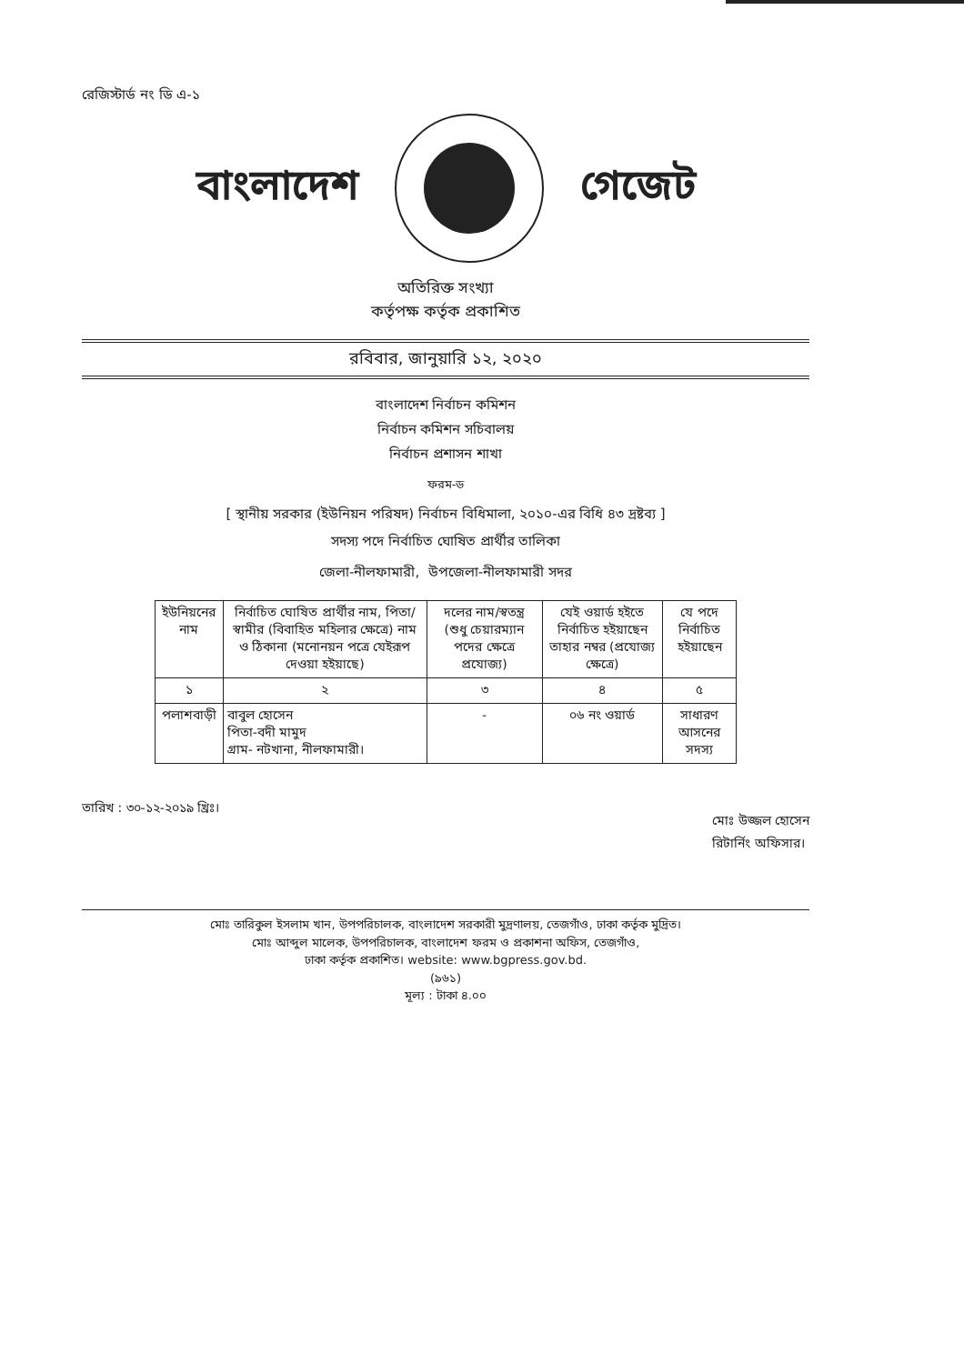রেজিস্টার্ড নং ডি এ-১
বাংলাদেশ গেজেট
অতিরিক্ত সংখ্যা
কর্তৃপক্ষ কর্তৃক প্রকাশিত
রবিবার, জানুয়ারি ১২, ২০২০
বাংলাদেশ নির্বাচন কমিশন
নির্বাচন কমিশন সচিবালয়
নির্বাচন প্রশাসন শাখা
ফরম-ড
[ স্থানীয় সরকার (ইউনিয়ন পরিষদ) নির্বাচন বিধিমালা, ২০১০-এর বিধি ৪৩ দ্রষ্টব্য ]
সদস্য পদে নির্বাচিত ঘোষিত প্রার্থীর তালিকা
জেলা-নীলফামারী, উপজেলা-নীলফামারী সদর
| ইউনিয়নের নাম | নির্বাচিত ঘোষিত প্রার্থীর নাম, পিতা/স্বামীর (বিবাহিত মহিলার ক্ষেত্রে) নাম ও ঠিকানা (মনোনয়ন পত্রে যেইরূপ দেওয়া হইয়াছে) | দলের নাম/স্বতন্ত্র (শুধু চেয়ারম্যান পদের ক্ষেত্রে প্রযোজ্য) | যেই ওয়ার্ড হইতে নির্বাচিত হইয়াছেন তাহার নম্বর (প্রযোজ্য ক্ষেত্রে) | যে পদে নির্বাচিত হইয়াছেন |
| --- | --- | --- | --- | --- |
| ১ | ২ | ৩ | ৪ | ৫ |
| পলাশবাড়ী | বাবুল হোসেন পিতা-বদী মামুদ গ্রাম- নটখানা, নীলফামারী। | - | ০৬ নং ওয়ার্ড | সাধারণ আসনের সদস্য |
তারিখ : ৩০-১২-২০১৯ খ্রিঃ।
মোঃ উজ্জল হোসেন
রিটার্নিং অফিসার।
মোঃ তারিকুল ইসলাম খান, উপপরিচালক, বাংলাদেশ সরকারী মুদ্রণালয়, তেজগাঁও, ঢাকা কর্তৃক মুদ্রিত।
মোঃ আব্দুল মালেক, উপপরিচালক, বাংলাদেশ ফরম ও প্রকাশনা অফিস, তেজগাঁও,
ঢাকা কর্তৃক প্রকাশিত। website: www.bgpress.gov.bd.
(৯৬১)
মূল্য : টাকা ৪.০০